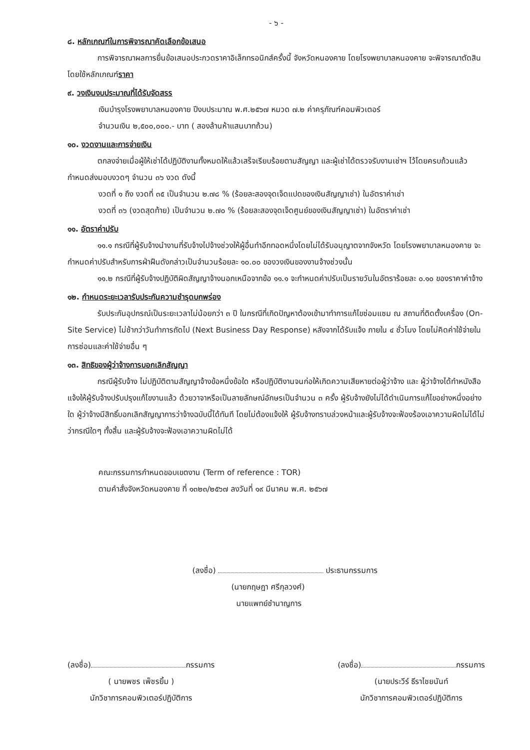- ๖ -
๘. หลักเกณฑ์ในการพิจารณาคัดเลือกข้อเสนอ
การพิจารณาผลการยื่นข้อเสนอประกวดราคาอิเล็กทรอนิกส์ครั้งนี้ จังหวัดหนองคาย โดยโรงพยาบาลหนองคาย จะพิจารณาตัดสินโดยใช้หลักเกณฑ์ราคา
๙. วงเงินงบประมาณที่ได้รับจัดสรร
เงินบำรุงโรงพยาบาลหนองคาย ปีงบประมาณ พ.ศ.๒๕๖๗ หมวด ๗.๒ ค่าครุภัณฑ์คอมพิวเตอร์
จำนวนเงิน ๒,๕๐๐,๐๐๐.- บาท ( สองล้านห้าแสนบาทถ้วน)
๑๐. งวดงานและการจ่ายเงิน
ตกลงจ่ายเมื่อผู้ให้เช่าได้ปฏิบัติงานทั้งหมดให้แล้วเสร็จเรียบร้อยตามสัญญา และผู้เช่าได้ตรวจรับงานเช่าฯ ไว้โดยครบถ้วนแล้ว กำหนดส่งมอบงวดๆ จำนวน ๓๖ งวด ดังนี้
งวดที่ ๑ ถึง งวดที่ ๓๕ เป็นจำนวน ๒.๗๘ % (ร้อยละสองจุดเจ็ดแปดของเงินสัญญาเช่า) ในอัตราค่าเช่า
งวดที่ ๓๖ (งวดสุดท้าย) เป็นจำนวน ๒.๗๐ % (ร้อยละสองจุดเจ็ดศูนย์ของเงินสัญญาเช่า) ในอัตราค่าเช่า
๑๑. อัตราค่าปรับ
๑๑.๑ กรณีที่ผู้รับจ้างนำงานที่รับจ้างไปจ้างช่วงให้ผู้อื่นทำอีกทอดหนึ่งโดยไม่ได้รับอนุญาตจากจังหวัด โดยโรงพยาบาลหนองคาย จะกำหนดค่าปรับสำหรับการฝ่าฝืนดังกล่าวเป็นจำนวนร้อยละ ๑๐.๐๐ ของวงเงินของงานจ้างช่วงนั้น
๑๑.๒ กรณีที่ผู้รับจ้างปฏิบัติผิดสัญญาจ้างนอกเหนือจากข้อ ๑๑.๑ จะกำหนดค่าปรับเป็นรายวันในอัตราร้อยละ ๐.๑๐ ของราคาค่าจ้าง
๑๒. กำหนดระยะเวลารับประกันความชำรุดบกพร่อง
รับประกันอุปกรณ์เป็นระยะเวลาไม่น้อยกว่า ๓ ปี ในกรณีที่เกิดปัญหาต้องเข้ามาทำการแก้ไขซ่อมแซม ณ สถานที่ติดตั้งเครื่อง (On-Site Service) ไม่ช้ากว่าวันทำการถัดไป (Next Business Day Response) หลังจากได้รับแจ้ง ภายใน ๔ ชั่วโมง โดยไม่คิดค่าใช้จ่ายในการซ่อมและค่าใช้จ่ายอื่น ๆ
๑๓. สิทธิของผู้ว่าจ้างการบอกเลิกสัญญา
กรณีผู้รับจ้าง ไม่ปฏิบัติตามสัญญาจ้างข้อหนึ่งข้อใด หรือปฏิบัติงานจนก่อให้เกิดความเสียหายต่อผู้ว่าจ้าง และ ผู้ว่าจ้างได้ทำหนังสือแจ้งให้ผู้รับจ้างปรับปรุงแก้ไขงานแล้ว ด้วยวาจาหรือเป็นลายลักษณ์อักษรเป็นจำนวน ๓ ครั้ง ผู้รับจ้างยังไม่ได้ดำเนินการแก้ไขอย่างหนึ่งอย่างใด ผู้ว่าจ้างมีสิทธิ์บอกเลิกสัญญาการว่าจ้างฉบับนี้ได้ทันที โดยไม่ต้องแจ้งให้ ผู้รับจ้างทราบล่วงหน้าและผู้รับจ้างจะฟ้องร้องเอาความผิดไม่ได้ไม่ว่ากรณีใดๆ ทั้งสิ้น และผู้รับจ้างจะฟ้องเอาความผิดไม่ได้
คณะกรรมการกำหนดขอบเขตงาน (Term of reference : TOR)
ตามคำสั่งจังหวัดหนองคาย ที่ ๑๓๒๓/๒๕๖๗ ลงวันที่ ๑๙ มีนาคม พ.ศ. ๒๕๖๗
(ลงชื่อ) ประธานกรรมการ
(นายกฤษฎา ศรีกุลวงศ์)
นายแพทย์ชำนาญการ
(ลงชื่อ) กรรมการ
( นายพชร เพ็ชรยิ้ม )
นักวิชาการคอมพิวเตอร์ปฏิบัติการ
(ลงชื่อ) กรรมการ
(นายประวีร์ ธีราไชยนันท์
นักวิชาการคอมพิวเตอร์ปฏิบัติการ